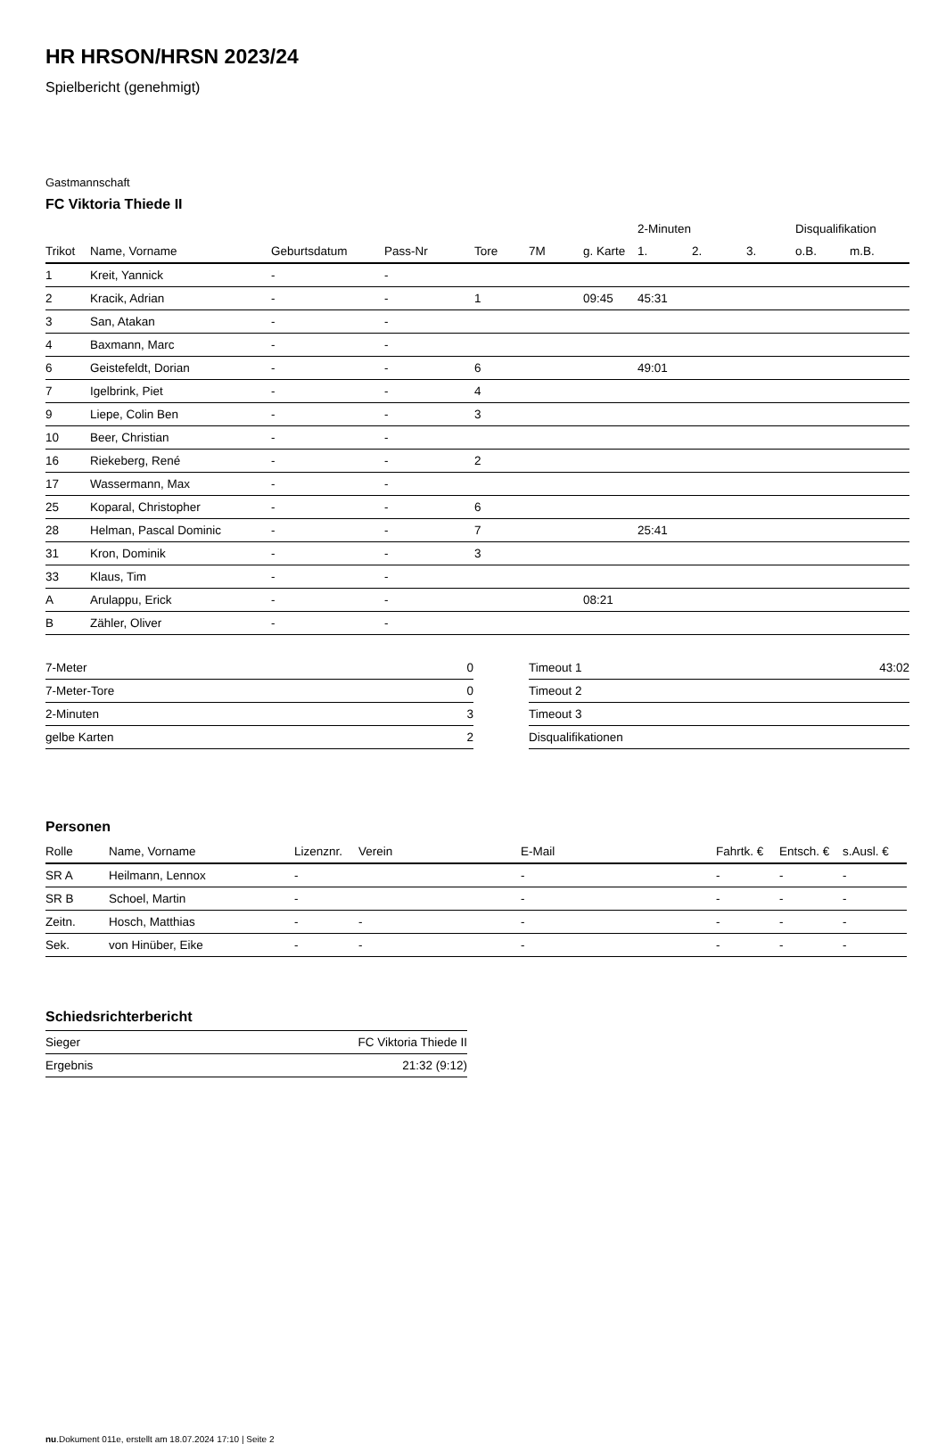HR HRSON/HRSN 2023/24
Spielbericht (genehmigt)
Gastmannschaft
FC Viktoria Thiede II
| | | | | | | | 2-Minuten | | | Disqualifikation | |
| Trikot | Name, Vorname | Geburtsdatum | Pass-Nr | Tore | 7M | g. Karte | 1. | 2. | 3. | o.B. | m.B. |
| 1 | Kreit, Yannick | - | - | | | | | | | | |
| 2 | Kracik, Adrian | - | - | 1 | | 09:45 | 45:31 | | | | |
| 3 | San, Atakan | - | - | | | | | | | | |
| 4 | Baxmann, Marc | - | - | | | | | | | | |
| 6 | Geistefeldt, Dorian | - | - | 6 | | | 49:01 | | | | |
| 7 | Igelbrink, Piet | - | - | 4 | | | | | | | |
| 9 | Liepe, Colin Ben | - | - | 3 | | | | | | | |
| 10 | Beer, Christian | - | - | | | | | | | | |
| 16 | Riekeberg, René | - | - | 2 | | | | | | | |
| 17 | Wassermann, Max | - | - | | | | | | | | |
| 25 | Koparal, Christopher | - | - | 6 | | | | | | | |
| 28 | Helman, Pascal Dominic | - | - | 7 | | | 25:41 | | | | |
| 31 | Kron, Dominik | - | - | 3 | | | | | | | |
| 33 | Klaus, Tim | - | - | | | | | | | | |
| A | Arulappu, Erick | - | - | | | 08:21 | | | | | |
| B | Zähler, Oliver | - | - | | | | | | | | |
| 7-Meter | 0 |
| 7-Meter-Tore | 0 |
| 2-Minuten | 3 |
| gelbe Karten | 2 |
| Timeout 1 | 43:02 |
| Timeout 2 | |
| Timeout 3 | |
| Disqualifikationen | |
Personen
| Rolle | Name, Vorname | Lizenznr. | Verein | E-Mail | Fahrtk. € | Entsch. € | s.Ausl. € |
| --- | --- | --- | --- | --- | --- | --- | --- |
| SR A | Heilmann, Lennox | - | | - | - | - | - |
| SR B | Schoel, Martin | - | | - | - | - | - |
| Zeitn. | Hosch, Matthias | - | - | - | - | - | - |
| Sek. | von Hinüber, Eike | - | - | - | - | - | - |
Schiedsrichterbericht
| Sieger | FC Viktoria Thiede II |
| Ergebnis | 21:32 (9:12) |
nu.Dokument 011e, erstellt am 18.07.2024 17:10 | Seite 2